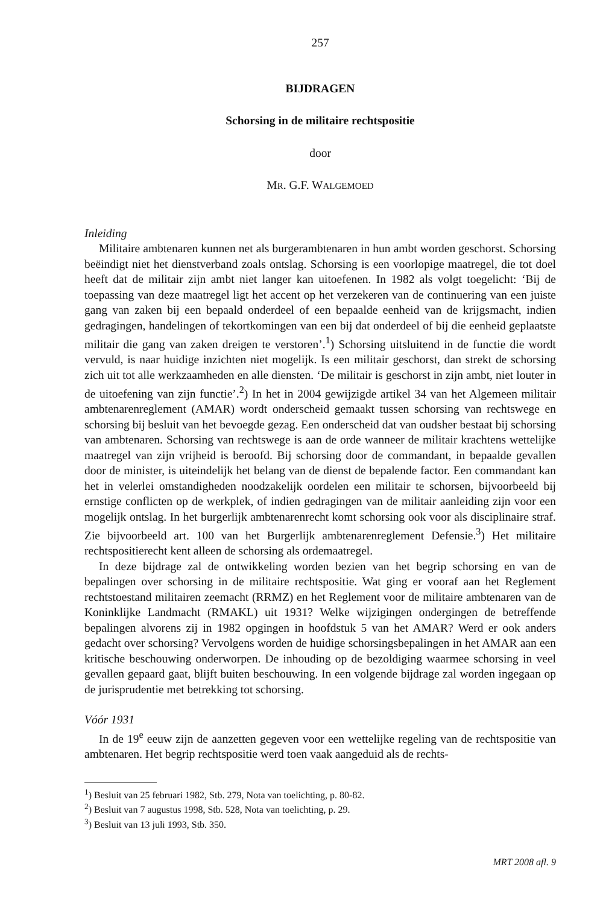257
BIJDRAGEN
Schorsing in de militaire rechtspositie
door
MR. G.F. WALGEMOED
Inleiding
Militaire ambtenaren kunnen net als burgerambtenaren in hun ambt worden geschorst. Schorsing beëindigt niet het dienstverband zoals ontslag. Schorsing is een voorlopige maatregel, die tot doel heeft dat de militair zijn ambt niet langer kan uitoefenen. In 1982 als volgt toegelicht: ‘Bij de toepassing van deze maatregel ligt het accent op het verzekeren van de continuering van een juiste gang van zaken bij een bepaald onderdeel of een bepaalde eenheid van de krijgsmacht, indien gedragingen, handelingen of tekortkomingen van een bij dat onderdeel of bij die eenheid geplaatste militair die gang van zaken dreigen te verstoren’.<sup>1</sup>) Schorsing uitsluitend in de functie die wordt vervuld, is naar huidige inzichten niet mogelijk. Is een militair geschorst, dan strekt de schorsing zich uit tot alle werkzaamheden en alle diensten. ‘De militair is geschorst in zijn ambt, niet louter in de uitoefening van zijn functie’.<sup>2</sup>) In het in 2004 gewijzigde artikel 34 van het Algemeen militair ambtenarenreglement (AMAR) wordt onderscheid gemaakt tussen schorsing van rechtswege en schorsing bij besluit van het bevoegde gezag. Een onderscheid dat van oudsher bestaat bij schorsing van ambtenaren. Schorsing van rechtswege is aan de orde wanneer de militair krachtens wettelijke maatregel van zijn vrijheid is beroofd. Bij schorsing door de commandant, in bepaalde gevallen door de minister, is uiteindelijk het belang van de dienst de bepalende factor. Een commandant kan het in velerlei omstandigheden noodzakelijk oordelen een militair te schorsen, bijvoorbeeld bij ernstige conflicten op de werkplek, of indien gedragingen van de militair aanleiding zijn voor een mogelijk ontslag. In het burgerlijk ambtenarenrecht komt schorsing ook voor als disciplinaire straf. Zie bijvoorbeeld art. 100 van het Burgerlijk ambtenarenreglement Defensie.<sup>3</sup>) Het militaire rechtspositierecht kent alleen de schorsing als ordemaatregel.
In deze bijdrage zal de ontwikkeling worden bezien van het begrip schorsing en van de bepalingen over schorsing in de militaire rechtspositie. Wat ging er vooraf aan het Reglement rechtstoestand militairen zeemacht (RRMZ) en het Reglement voor de militaire ambtenaren van de Koninklijke Landmacht (RMAKL) uit 1931? Welke wijzigingen ondergingen de betreffende bepalingen alvorens zij in 1982 opgingen in hoofdstuk 5 van het AMAR? Werd er ook anders gedacht over schorsing? Vervolgens worden de huidige schorsingsbepalingen in het AMAR aan een kritische beschouwing onderworpen. De inhouding op de bezoldiging waarmee schorsing in veel gevallen gepaard gaat, blijft buiten beschouwing. In een volgende bijdrage zal worden ingegaan op de jurisprudentie met betrekking tot schorsing.
Vóór 1931
In de 19<sup>e</sup> eeuw zijn de aanzetten gegeven voor een wettelijke regeling van de rechtspositie van ambtenaren. Het begrip rechtspositie werd toen vaak aangeduid als de rechts-
<sup>1</sup>) Besluit van 25 februari 1982, Stb. 279, Nota van toelichting, p. 80-82.
<sup>2</sup>) Besluit van 7 augustus 1998, Stb. 528, Nota van toelichting, p. 29.
<sup>3</sup>) Besluit van 13 juli 1993, Stb. 350.
MRT 2008 afl. 9